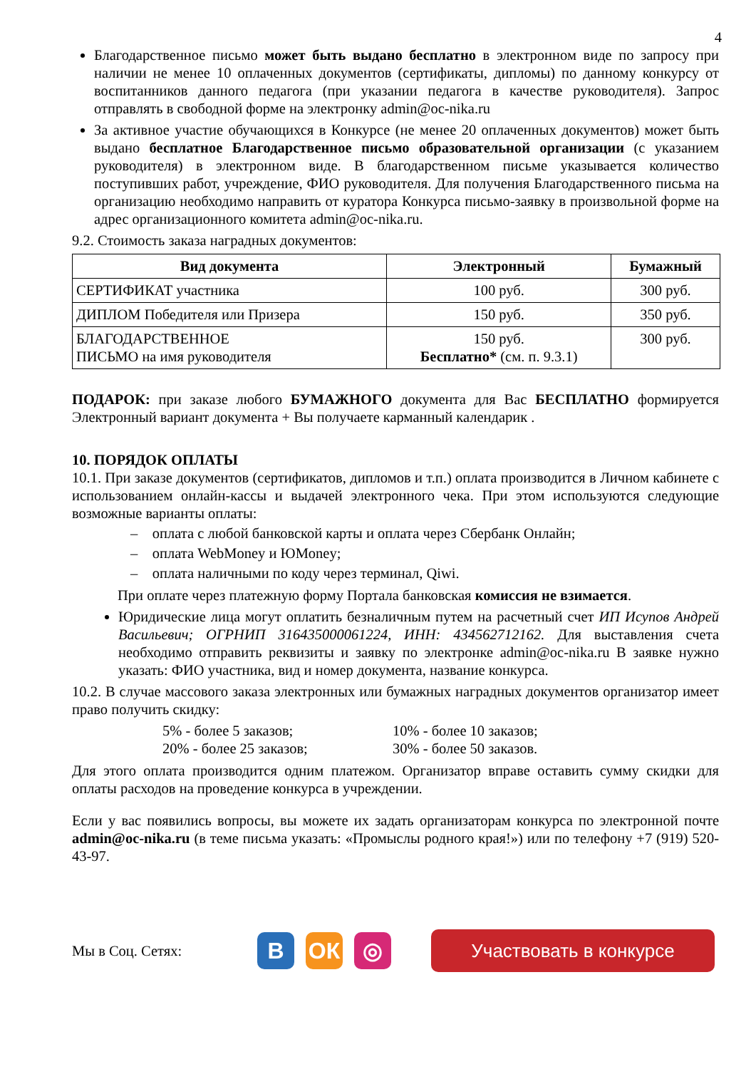4
Благодарственное письмо может быть выдано бесплатно в электронном виде по запросу при наличии не менее 10 оплаченных документов (сертификаты, дипломы) по данному конкурсу от воспитанников данного педагога (при указании педагога в качестве руководителя). Запрос отправлять в свободной форме на электронку admin@oc-nika.ru
За активное участие обучающихся в Конкурсе (не менее 20 оплаченных документов) может быть выдано бесплатное Благодарственное письмо образовательной организации (с указанием руководителя) в электронном виде. В благодарственном письме указывается количество поступивших работ, учреждение, ФИО руководителя. Для получения Благодарственного письма на организацию необходимо направить от куратора Конкурса письмо-заявку в произвольной форме на адрес организационного комитета admin@oc-nika.ru.
9.2. Стоимость заказа наградных документов:
| Вид документа | Электронный | Бумажный |
| --- | --- | --- |
| СЕРТИФИКАТ участника | 100 руб. | 300 руб. |
| ДИПЛОМ Победителя или Призера | 150 руб. | 350 руб. |
| БЛАГОДАРСТВЕННОЕ ПИСЬМО на имя руководителя | 150 руб. Бесплатно* (см. п. 9.3.1) | 300 руб. |
ПОДАРОК: при заказе любого БУМАЖНОГО документа для Вас БЕСПЛАТНО формируется Электронный вариант документа + Вы получаете карманный календарик .
10. ПОРЯДОК ОПЛАТЫ
10.1. При заказе документов (сертификатов, дипломов и т.п.) оплата производится в Личном кабинете с использованием онлайн-кассы и выдачей электронного чека. При этом используются следующие возможные варианты оплаты:
– оплата с любой банковской карты и оплата через Сбербанк Онлайн;
– оплата WebMoney и ЮMoney;
– оплата наличными по коду через терминал, Qiwi.
При оплате через платежную форму Портала банковская комиссия не взимается.
Юридические лица могут оплатить безналичным путем на расчетный счет ИП Исупов Андрей Васильевич; ОГРНИП 316435000061224, ИНН: 434562712162. Для выставления счета необходимо отправить реквизиты и заявку по электронке admin@oc-nika.ru В заявке нужно указать: ФИО участника, вид и номер документа, название конкурса.
10.2. В случае массового заказа электронных или бумажных наградных документов организатор имеет право получить скидку:
5% - более 5 заказов; 10% - более 10 заказов;
20% - более 25 заказов; 30% - более 50 заказов.
Для этого оплата производится одним платежом. Организатор вправе оставить сумму скидки для оплаты расходов на проведение конкурса в учреждении.
Если у вас появились вопросы, вы можете их задать организаторам конкурса по электронной почте admin@oc-nika.ru (в теме письма указать: «Промыслы родного края!») или по телефону +7 (919) 520-43-97.
Мы в Соц. Сетях:
В ОК ◎
Участвовать в конкурсе